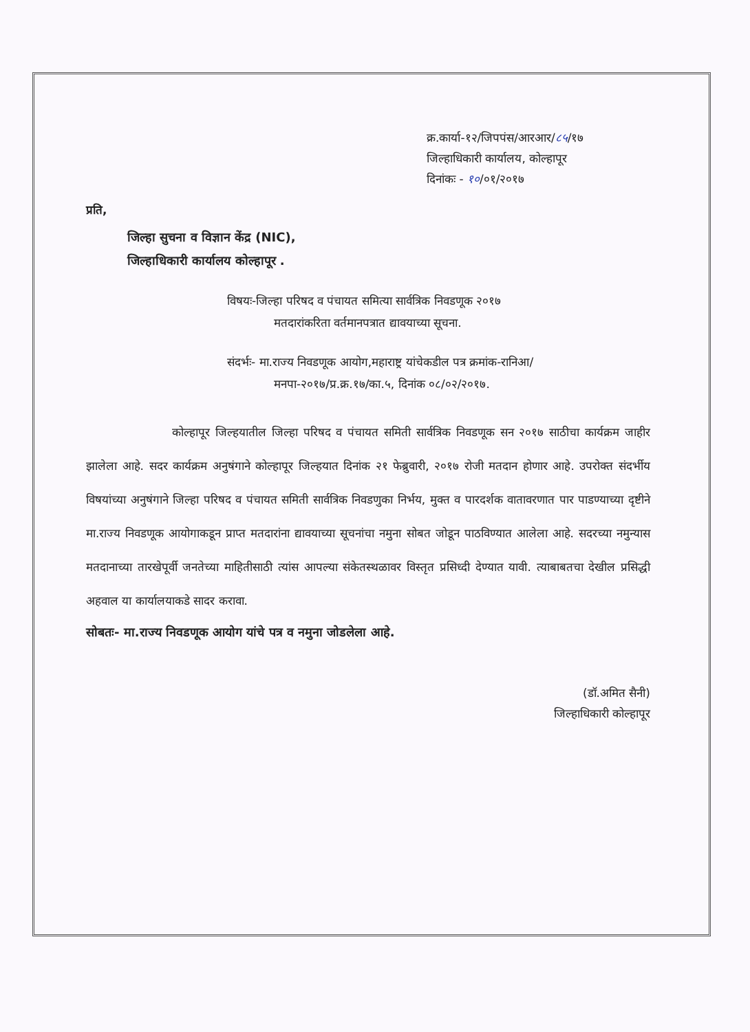क्र.कार्या-१२/जिपपंस/आरआर/८५/१७
जिल्हाधिकारी कार्यालय, कोल्हापूर
दिनांकः - १०/०१/२०१७
प्रति,
जिल्हा सुचना व विज्ञान केंद्र (NIC),
जिल्हाधिकारी कार्यालय कोल्हापूर .
विषयः-जिल्हा परिषद व पंचायत समित्या सार्वत्रिक निवडणूक २०१७
मतदारांकरिता वर्तमानपत्रात द्यावयाच्या सूचना.
संदर्भः- मा.राज्य निवडणूक आयोग,महाराष्ट्र यांचेकडील पत्र क्रमांक-रानिआ/
मनपा-२०१७/प्र.क्र.१७/का.५, दिनांक ०८/०२/२०१७.
कोल्हापूर जिल्हयातील जिल्हा परिषद व पंचायत समिती सार्वत्रिक निवडणूक सन २०१७ साठीचा कार्यक्रम जाहीर झालेला आहे. सदर कार्यक्रम अनुषंगाने कोल्हापूर जिल्हयात दिनांक २१ फेब्रुवारी, २०१७ रोजी मतदान होणार आहे. उपरोक्त संदर्भीय विषयांच्या अनुषंगाने जिल्हा परिषद व पंचायत समिती सार्वत्रिक निवडणुका निर्भय, मुक्त व पारदर्शक वातावरणात पार पाडण्याच्या दृष्टीने मा.राज्य निवडणूक आयोगाकडून प्राप्त मतदारांना द्यावयाच्या सूचनांचा नमुना सोबत जोडून पाठविण्यात आलेला आहे. सदरच्या नमुन्यास मतदानाच्या तारखेपूर्वी जनतेच्या माहितीसाठी त्यांस आपल्या संकेतस्थळावर विस्तृत प्रसिध्दी देण्यात यावी. त्याबाबतचा देखील प्रसिद्धी अहवाल या कार्यालयाकडे सादर करावा.
सोबतः- मा.राज्य निवडणूक आयोग यांचे पत्र व नमुना जोडलेला आहे.
(डॉ.अमित सैनी)
जिल्हाधिकारी कोल्हापूर